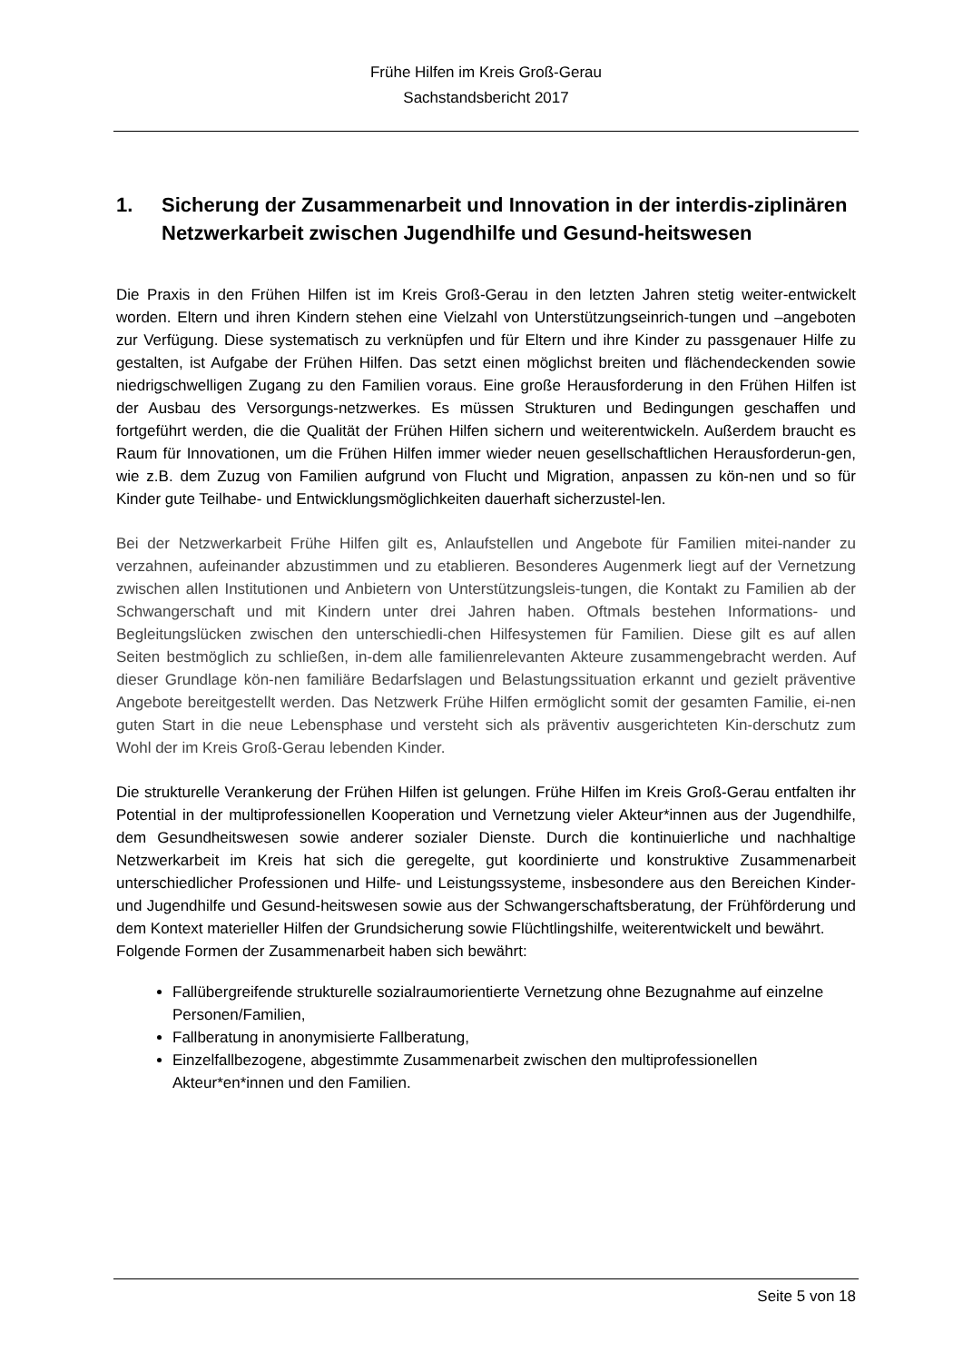Frühe Hilfen im Kreis Groß-Gerau
Sachstandsbericht 2017
1. Sicherung der Zusammenarbeit und Innovation in der interdis-ziplinären Netzwerkarbeit zwischen Jugendhilfe und Gesund-heitswesen
Die Praxis in den Frühen Hilfen ist im Kreis Groß-Gerau in den letzten Jahren stetig weiter-entwickelt worden. Eltern und ihren Kindern stehen eine Vielzahl von Unterstützungseinrich-tungen und –angeboten zur Verfügung. Diese systematisch zu verknüpfen und für Eltern und ihre Kinder zu passgenauer Hilfe zu gestalten, ist Aufgabe der Frühen Hilfen. Das setzt einen möglichst breiten und flächendeckenden sowie niedrigschwelligen Zugang zu den Familien voraus. Eine große Herausforderung in den Frühen Hilfen ist der Ausbau des Versorgungs-netzwerkes. Es müssen Strukturen und Bedingungen geschaffen und fortgeführt werden, die die Qualität der Frühen Hilfen sichern und weiterentwickeln. Außerdem braucht es Raum für Innovationen, um die Frühen Hilfen immer wieder neuen gesellschaftlichen Herausforderun-gen, wie z.B. dem Zuzug von Familien aufgrund von Flucht und Migration, anpassen zu kön-nen und so für Kinder gute Teilhabe- und Entwicklungsmöglichkeiten dauerhaft sicherzustel-len.
Bei der Netzwerkarbeit Frühe Hilfen gilt es, Anlaufstellen und Angebote für Familien mitei-nander zu verzahnen, aufeinander abzustimmen und zu etablieren. Besonderes Augenmerk liegt auf der Vernetzung zwischen allen Institutionen und Anbietern von Unterstützungsleis-tungen, die Kontakt zu Familien ab der Schwangerschaft und mit Kindern unter drei Jahren haben. Oftmals bestehen Informations- und Begleitungslücken zwischen den unterschiedli-chen Hilfesystemen für Familien. Diese gilt es auf allen Seiten bestmöglich zu schließen, in-dem alle familienrelevanten Akteure zusammengebracht werden. Auf dieser Grundlage kön-nen familiäre Bedarfslagen und Belastungssituation erkannt und gezielt präventive Angebote bereitgestellt werden. Das Netzwerk Frühe Hilfen ermöglicht somit der gesamten Familie, ei-nen guten Start in die neue Lebensphase und versteht sich als präventiv ausgerichteten Kin-derschutz zum Wohl der im Kreis Groß-Gerau lebenden Kinder.
Die strukturelle Verankerung der Frühen Hilfen ist gelungen. Frühe Hilfen im Kreis Groß-Gerau entfalten ihr Potential in der multiprofessionellen Kooperation und Vernetzung vieler Akteur*innen aus der Jugendhilfe, dem Gesundheitswesen sowie anderer sozialer Dienste. Durch die kontinuierliche und nachhaltige Netzwerkarbeit im Kreis hat sich die geregelte, gut koordinierte und konstruktive Zusammenarbeit unterschiedlicher Professionen und Hilfe- und Leistungssysteme, insbesondere aus den Bereichen Kinder- und Jugendhilfe und Gesund-heitswesen sowie aus der Schwangerschaftsberatung, der Frühförderung und dem Kontext materieller Hilfen der Grundsicherung sowie Flüchtlingshilfe, weiterentwickelt und bewährt.
Folgende Formen der Zusammenarbeit haben sich bewährt:
Fallübergreifende strukturelle sozialraumorientierte Vernetzung ohne Bezugnahme auf einzelne Personen/Familien,
Fallberatung in anonymisierte Fallberatung,
Einzelfallbezogene, abgestimmte Zusammenarbeit zwischen den multiprofessionellen Akteur*en*innen und den Familien.
Seite 5 von 18